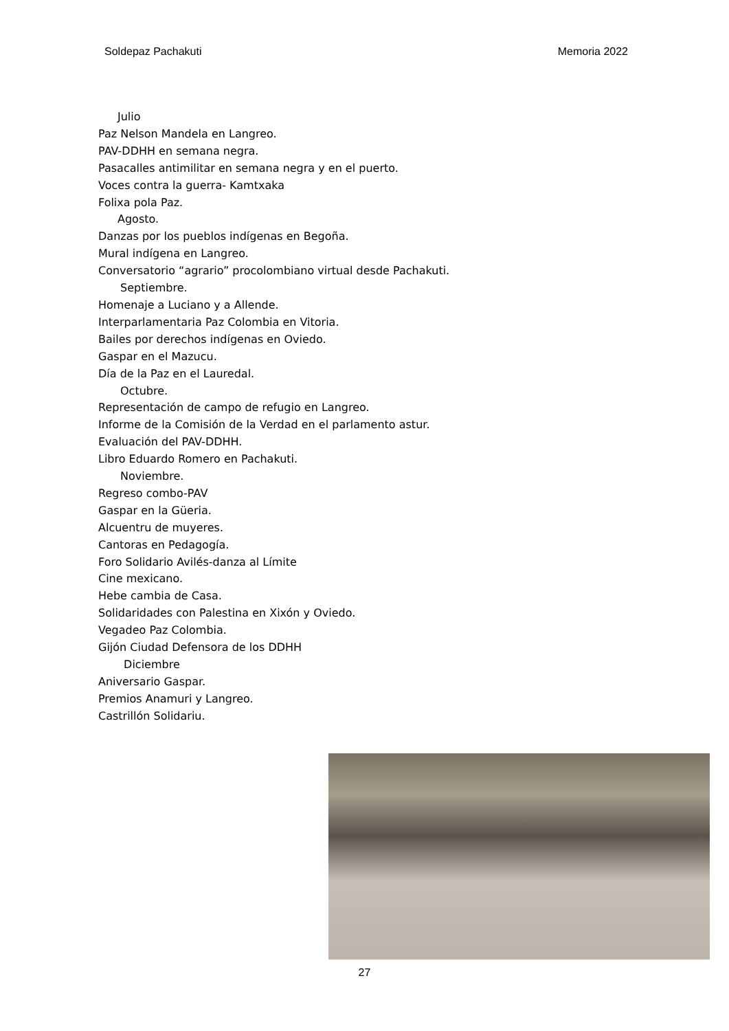Soldepaz Pachakuti Memoria 2022
Julio
Paz Nelson Mandela en Langreo.
PAV-DDHH en semana negra.
Pasacalles antimilitar en semana negra y en el puerto.
Voces contra la guerra- Kamtxaka
Folixa pola Paz.
Agosto.
Danzas por los pueblos indígenas en Begoña.
Mural indígena en Langreo.
Conversatorio “agrario” procolombiano virtual desde Pachakuti.
Septiembre.
Homenaje a Luciano y a Allende.
Interparlamentaria Paz Colombia en Vitoria.
Bailes por derechos indígenas en Oviedo.
Gaspar en el Mazucu.
Día de la Paz en el Lauredal.
Octubre.
Representación de campo de refugio en Langreo.
Informe de la Comisión de la Verdad en el parlamento astur.
Evaluación del PAV-DDHH.
Libro Eduardo Romero en Pachakuti.
Noviembre.
Regreso combo-PAV
Gaspar en la Güeria.
Alcuentru de muyeres.
Cantoras en Pedagogía.
Foro Solidario Avilés-danza al Límite
Cine mexicano.
Hebe cambia de Casa.
Solidaridades con Palestina en Xixón y Oviedo.
Vegadeo Paz Colombia.
Gijón Ciudad Defensora de los DDHH
Diciembre
Aniversario Gaspar.
Premios Anamuri y Langreo.
Castrillón Solidariu.
27